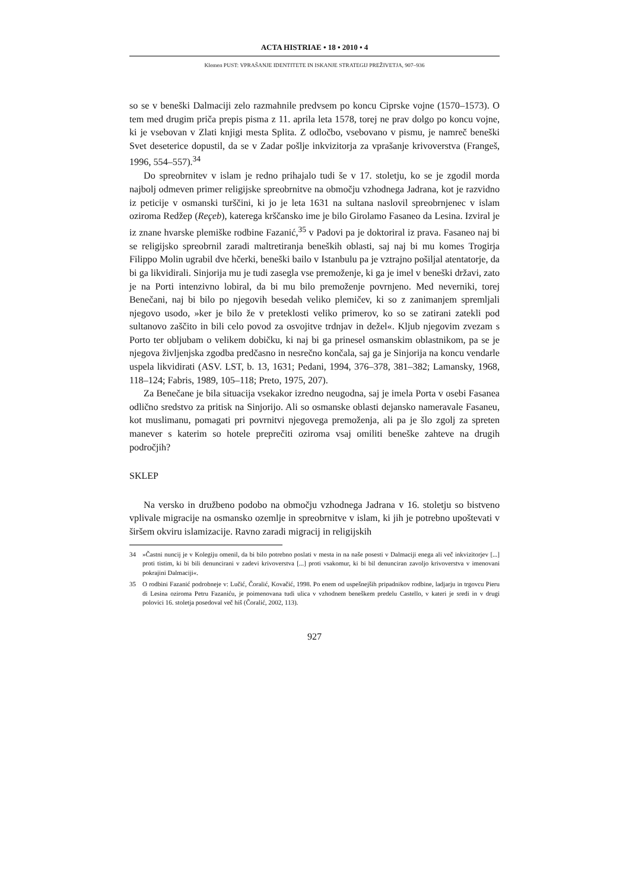ACTA HISTRIAE • 18 • 2010 • 4
Klemen PUST: VPRAŠANJE IDENTITETE IN ISKANJE STRATEGIJ PREŽIVETJA, 907–936
so se v beneški Dalmaciji zelo razmahnile predvsem po koncu Ciprske vojne (1570–1573). O tem med drugim priča prepis pisma z 11. aprila leta 1578, torej ne prav dolgo po koncu vojne, ki je vsebovan v Zlati knjigi mesta Splita. Z odločbo, vsebovano v pismu, je namreč beneški Svet deseterice dopustil, da se v Zadar pošlje inkvizitorja za vprašanje krivoverstva (Frangeš, 1996, 554–557).<sup>34</sup>
Do spreobrnitev v islam je redno prihajalo tudi še v 17. stoletju, ko se je zgodil morda najbolj odmeven primer religijske spreobrnitve na območju vzhodnega Jadrana, kot je razvidno iz peticije v osmanski turščini, ki jo je leta 1631 na sultana naslovil spreobrnjenec v islam oziroma Redžep (Reçeb), katerega krščansko ime je bilo Girolamo Fasaneo da Lesina. Izviral je iz znane hvarske plemiške rodbine Fazanić,<sup>35</sup> v Padovi pa je doktoriral iz prava. Fasaneo naj bi se religijsko spreobrnil zaradi maltretiranja beneških oblasti, saj naj bi mu komes Trogirja Filippo Molin ugrabil dve hčerki, beneški bailo v Istanbulu pa je vztrajno pošiljal atentatorje, da bi ga likvidirali. Sinjorija mu je tudi zasegla vse premoženje, ki ga je imel v beneški državi, zato je na Porti intenzivno lobiral, da bi mu bilo premoženje povrnjeno. Med neverniki, torej Benečani, naj bi bilo po njegovih besedah veliko plemičev, ki so z zanimanjem spremljali njegovo usodo, »ker je bilo že v preteklosti veliko primerov, ko so se zatirani zatekli pod sultanovo zaščito in bili celo povod za osvojitve trdnjav in dežel«. Kljub njegovim zvezam s Porto ter obljubam o velikem dobičku, ki naj bi ga prinesel osmanskim oblastnikom, pa se je njegova življenjska zgodba predčasno in nesrečno končala, saj ga je Sinjorija na koncu vendarle uspela likvidirati (ASV. LST, b. 13, 1631; Pedani, 1994, 376–378, 381–382; Lamansky, 1968, 118–124; Fabris, 1989, 105–118; Preto, 1975, 207).
Za Benečane je bila situacija vsekakor izredno neugodna, saj je imela Porta v osebi Fasanea odlično sredstvo za pritisk na Sinjorijo. Ali so osmanske oblasti dejansko nameravale Fasaneu, kot muslimanu, pomagati pri povrnitvi njegovega premoženja, ali pa je šlo zgolj za spreten manever s katerim so hotele preprečiti oziroma vsaj omiliti beneške zahteve na drugih področjih?
SKLEP
Na versko in družbeno podobo na območju vzhodnega Jadrana v 16. stoletju so bistveno vplivale migracije na osmansko ozemlje in spreobrnitve v islam, ki jih je potrebno upoštevati v širšem okviru islamizacije. Ravno zaradi migracij in religijskih
34 »Častni nuncij je v Kolegiju omenil, da bi bilo potrebno poslati v mesta in na naše posesti v Dalmaciji enega ali več inkvizitorjev [...] proti tistim, ki bi bili denuncirani v zadevi krivoverstva [...] proti vsakomur, ki bi bil denunciran zavoljo krivoverstva v imenovani pokrajini Dalmaciji«.
35 O rodbini Fazanić podrobneje v: Lučić, Čoralić, Kovačić, 1998. Po enem od uspešnejših pripadnikov rodbine, ladjarju in trgovcu Pieru di Lesina oziroma Petru Fazaniću, je poimenovana tudi ulica v vzhodnem beneškem predelu Castello, v kateri je sredi in v drugi polovici 16. stoletja posedoval več hiš (Čoralić, 2002, 113).
927